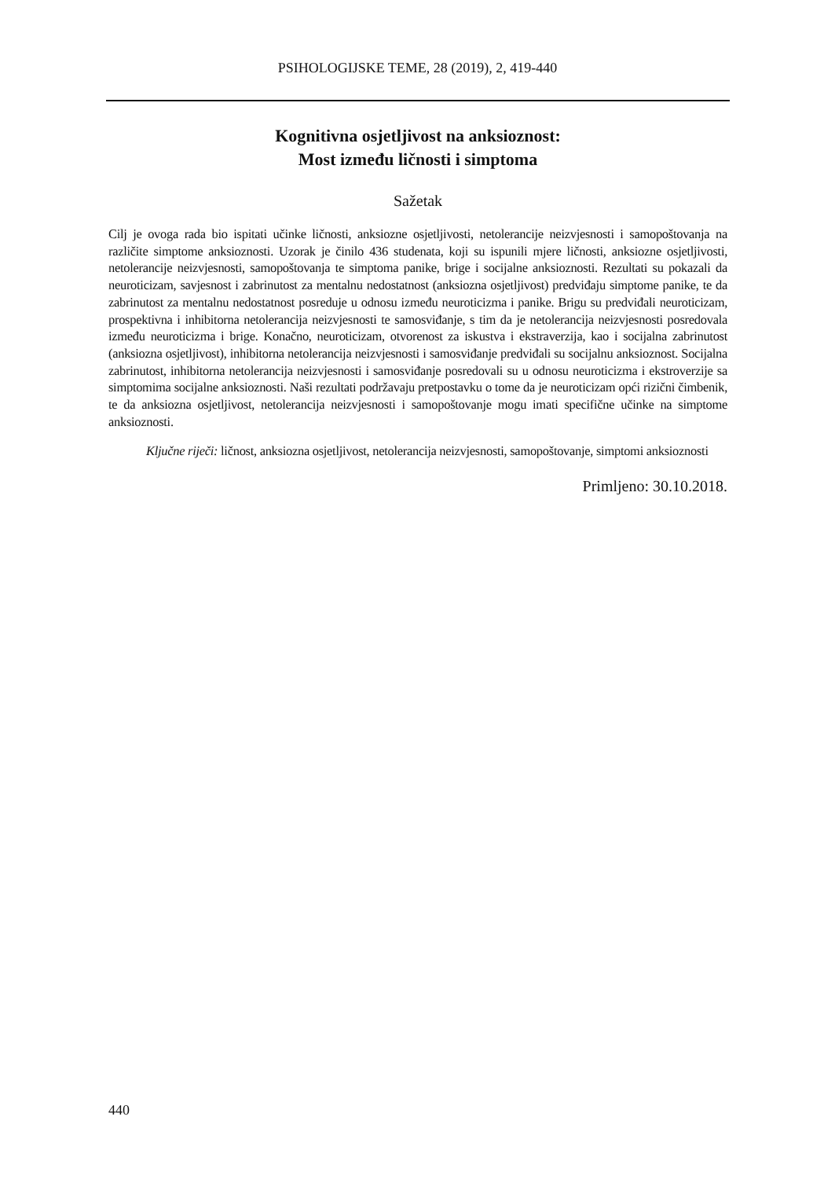PSIHOLOGIJSKE TEME, 28 (2019), 2, 419-440
Kognitivna osjetljivost na anksioznost:
Most između ličnosti i simptoma
Sažetak
Cilj je ovoga rada bio ispitati učinke ličnosti, anksiozne osjetljivosti, netolerancije neizvjesnosti i samopoštovanja na različite simptome anksioznosti. Uzorak je činilo 436 studenata, koji su ispunili mjere ličnosti, anksiozne osjetljivosti, netolerancije neizvjesnosti, samopoštovanja te simptoma panike, brige i socijalne anksioznosti. Rezultati su pokazali da neuroticizam, savjesnost i zabrinutost za mentalnu nedostatnost (anksiozna osjetljivost) predviđaju simptome panike, te da zabrinutost za mentalnu nedostatnost posreduje u odnosu između neuroticizma i panike. Brigu su predviđali neuroticizam, prospektivna i inhibitorna netolerancija neizvjesnosti te samosviđanje, s tim da je netolerancija neizvjesnosti posredovala između neuroticizma i brige. Konačno, neuroticizam, otvorenost za iskustva i ekstraverzija, kao i socijalna zabrinutost (anksiozna osjetljivost), inhibitorna netolerancija neizvjesnosti i samosviđanje predviđali su socijalnu anksioznost. Socijalna zabrinutost, inhibitorna netolerancija neizvjesnosti i samosviđanje posredovali su u odnosu neuroticizma i ekstroverzije sa simptomima socijalne anksioznosti. Naši rezultati podržavaju pretpostavku o tome da je neuroticizam opći rizični čimbenik, te da anksiozna osjetljivost, netolerancija neizvjesnosti i samopoštovanje mogu imati specifične učinke na simptome anksioznosti.
Ključne riječi: ličnost, anksiozna osjetljivost, netolerancija neizvjesnosti, samopoštovanje, simptomi anksioznosti
Primljeno: 30.10.2018.
440